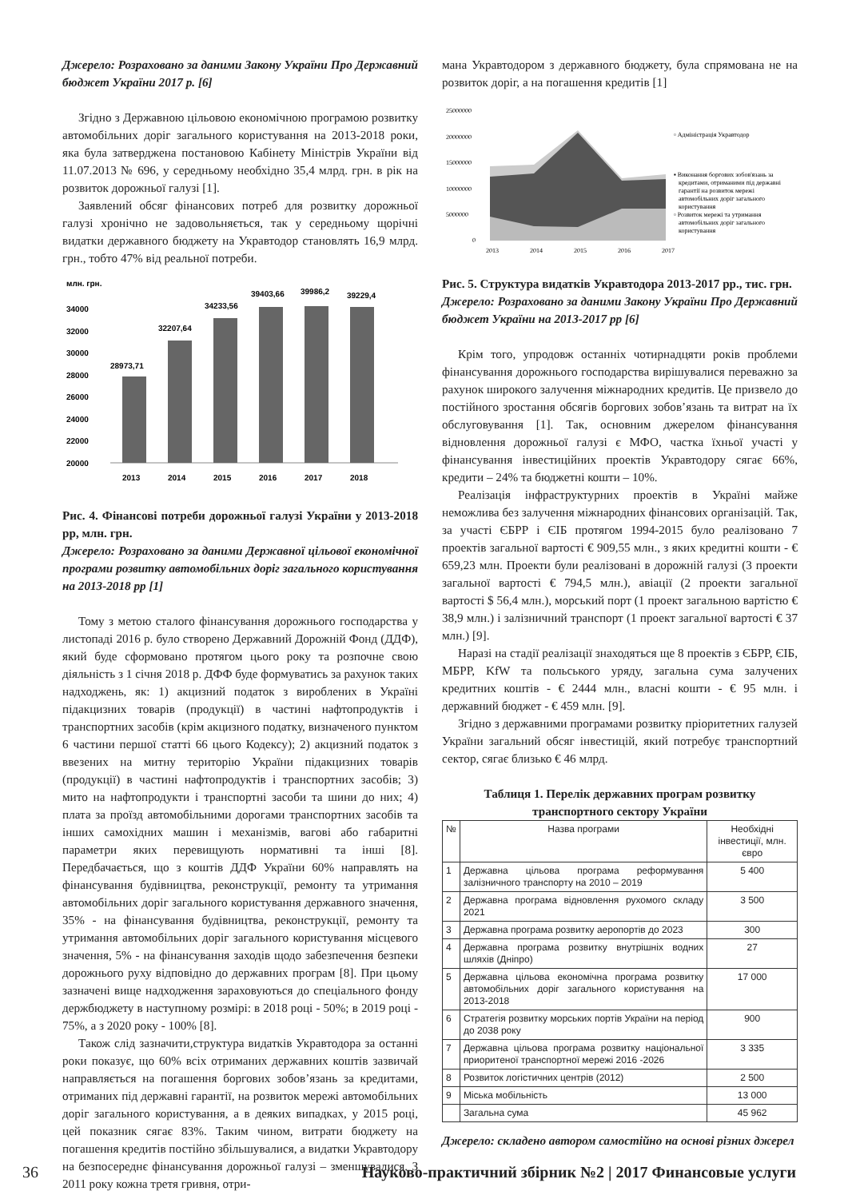Джерело: Розраховано за даними Закону України Про Державний бюджет України 2017 р. [6]
Згідно з Державною цільовою економічною програмою розвитку автомобільних доріг загального користування на 2013-2018 роки, яка була затверджена постановою Кабінету Міністрів України від 11.07.2013 № 696, у середньому необхідно 35,4 млрд. грн. в рік на розвиток дорожньої галузі [1].
Заявлений обсяг фінансових потреб для розвитку дорожньої галузі хронічно не задовольняється, так у середньому щорічні видатки державного бюджету на Укравтодор становлять 16,9 млрд. грн., тобто 47% від реальної потреби.
млн. грн.
34000
32000
30000
28000
26000
24000
22000
20000
28973,71
32207,64
34233,56
39403,66
39986,2
39229,4
2013
2014
2015
2016
2017
2018
Рис. 4. Фінансові потреби дорожньої галузі України у 2013-2018 рр, млн. грн.
Джерело: Розраховано за даними Державної цільової економічної програми розвитку автомобільних доріг загального користування на 2013-2018 рр [1]
Тому з метою сталого фінансування дорожнього господарства у листопаді 2016 р. було створено Державний Дорожній Фонд (ДДФ), який буде сформовано протягом цього року та розпочне свою діяльність з 1 січня 2018 р. ДФФ буде формуватись за рахунок таких надходжень, як: 1) акцизний податок з вироблених в Україні підакцизних товарів (продукції) в частині нафтопродуктів і транспортних засобів (крім акцизного податку, визначеного пунктом 6 частини першої статті 66 цього Кодексу); 2) акцизний податок з ввезених на митну територію України підакцизних товарів (продукції) в частині нафтопродуктів і транспортних засобів; 3) мито на нафтопродукти і транспортні засоби та шини до них; 4) плата за проїзд автомобільними дорогами транспортних засобів та інших самохідних машин і механізмів, вагові або габаритні параметри яких перевищують нормативні та інші [8]. Передбачається, що з коштів ДДФ України 60% направлять на фінансування будівництва, реконструкції, ремонту та утримання автомобільних доріг загального користування державного значення, 35% - на фінансування будівництва, реконструкції, ремонту та утримання автомобільних доріг загального користування місцевого значення, 5% - на фінансування заходів щодо забезпечення безпеки дорожнього руху відповідно до державних програм [8]. При цьому зазначені вище надходження зараховуються до спеціального фонду держбюджету в наступному розмірі: в 2018 році - 50%; в 2019 році - 75%, а з 2020 року - 100% [8].
Також слід зазначити,структура видатків Укравтодора за останні роки показує, що 60% всіх отриманих державних коштів зазвичай направляється на погашення боргових зобов’язань за кредитами, отриманих під державні гарантії, на розвиток мережі автомобільних доріг загального користування, а в деяких випадках, у 2015 році, цей показник сягає 83%. Таким чином, витрати бюджету на погашення кредитів постійно збільшувалися, а видатки Укравтодору на безпосереднє фінансування дорожньої галузі – зменшувалися. З 2011 року кожна третя гривня, отри-
мана Укравтодором з державного бюджету, була спрямована не на розвиток доріг, а на погашення кредитів [1]
25000000
20000000
15000000
10000000
5000000
0
2013
2014
2015
2016
2017
▫ Адміністрація Укравтодор
▪ Виконання боргових зобов'язань за
кредитами, отриманими під державні
гарантії на розвиток мережі
автомобільних доріг загального
користування
▫ Розвиток мережі та утримання
автомобільних доріг загального
користування
Рис. 5. Структура видатків Укравтодора 2013-2017 рр., тис. грн.
Джерело: Розраховано за даними Закону України Про Державний бюджет України на 2013-2017 рр [6]
Крім того, упродовж останніх чотирнадцяти років проблеми фінансування дорожнього господарства вирішувалися переважно за рахунок широкого залучення міжнародних кредитів. Це призвело до постійного зростання обсягів боргових зобов’язань та витрат на їх обслуговування [1]. Так, основним джерелом фінансування відновлення дорожньої галузі є МФО, частка їхньої участі у фінансування інвестиційних проектів Укравтодору сягає 66%, кредити – 24% та бюджетні кошти – 10%.
Реалізація інфраструктурних проектів в Україні майже неможлива без залучення міжнародних фінансових організацій. Так, за участі ЄБРР і ЄІБ протягом 1994-2015 було реалізовано 7 проектів загальної вартості € 909,55 млн., з яких кредитні кошти - € 659,23 млн. Проекти були реалізовані в дорожній галузі (3 проекти загальної вартості € 794,5 млн.), авіації (2 проекти загальної вартості $ 56,4 млн.), морський порт (1 проект загальною вартістю € 38,9 млн.) і залізничний транспорт (1 проект загальної вартості € 37 млн.) [9].
Наразі на стадії реалізації знаходяться ще 8 проектів з ЄБРР, ЄІБ, МБРР, KfW та польського уряду, загальна сума залучених кредитних коштів - € 2444 млн., власні кошти - € 95 млн. і державний бюджет - € 459 млн. [9].
Згідно з державними програмами розвитку пріоритетних галузей України загальний обсяг інвестицій, який потребує транспортний сектор, сягає близько € 46 млрд.
Таблиця 1. Перелік державних програм розвитку транспортного сектору України
| № | Назва програми | Необхідні інвестиції, млн. євро |
| --- | --- | --- |
| 1 | Державна цільова програма реформування залізничного транспорту на 2010 – 2019 | 5 400 |
| 2 | Державна програма відновлення рухомого складу 2021 | 3 500 |
| 3 | Державна програма розвитку аеропортів до 2023 | 300 |
| 4 | Державна програма розвитку внутрішніх водних шляхів (Дніпро) | 27 |
| 5 | Державна цільова економічна програма розвитку автомобільних доріг загального користування на 2013-2018 | 17 000 |
| 6 | Стратегія розвитку морських портів України на період до 2038 року | 900 |
| 7 | Державна цільова програма розвитку національної приоритеної транспортної мережі 2016 -2026 | 3 335 |
| 8 | Розвиток логістичних центрів (2012) | 2 500 |
| 9 | Міська мобільність | 13 000 |
| | Загальна сума | 45 962 |
Джерело: складено автором самостійно на основі різних джерел
36 Науково-практичний збірник №2 | 2017 Финансовые услуги